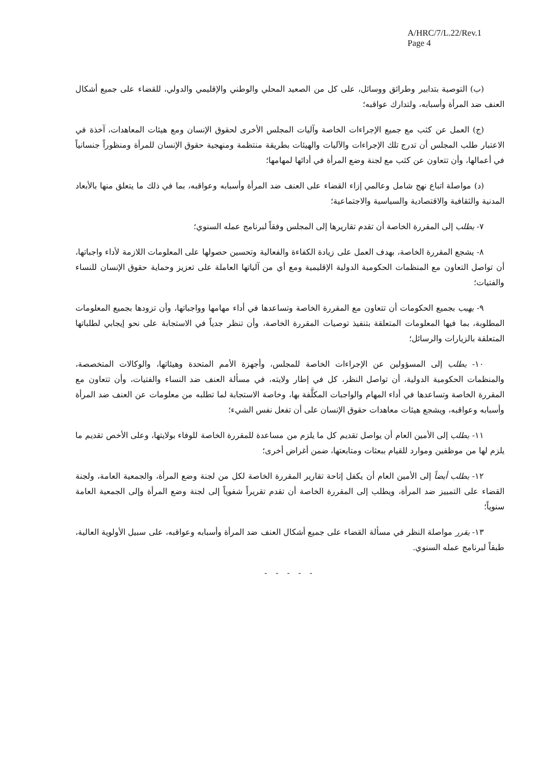A/HRC/7/L.22/Rev.1
Page 4
(ب) التوصية بتدابير وطرائق ووسائل، على كل من الصعيد المحلي والوطني والإقليمي والدولي، للقضاء على جميع أشكال العنف ضد المرأة وأسبابه، ولتدارك عواقبه؛
(ج) العمل عن كثب مع جميع الإجراءات الخاصة وآليات المجلس الأخرى لحقوق الإنسان ومع هيئات المعاهدات، آخذة في الاعتبار طلب المجلس أن تدرج تلك الإجراءات والآليات والهيئات بطريقة منتظمة ومنهجية حقوق الإنسان للمرأة ومنظوراً جنسانياً في أعمالها، وأن تتعاون عن كثب مع لجنة وضع المرأة في أدائها لمهامها؛
(د) مواصلة اتباع نهج شامل وعالمي إزاء القضاء على العنف ضد المرأة وأسبابه وعواقبه، بما في ذلك ما يتعلق منها بالأبعاد المدنية والثقافية والاقتصادية والسياسية والاجتماعية؛
٧- يطلب إلى المقررة الخاصة أن تقدم تقاريرها إلى المجلس وفقاً لبرنامج عمله السنوي؛
٨- يشجع المقررة الخاصة، بهدف العمل على زيادة الكفاءة والفعالية وتحسين حصولها على المعلومات اللازمة لأداء واجباتها، أن تواصل التعاون مع المنظمات الحكومية الدولية الإقليمية ومع أي من آلياتها العاملة على تعزيز وحماية حقوق الإنسان للنساء والفتيات؛
٩- يهيب بجميع الحكومات أن تتعاون مع المقررة الخاصة وتساعدها في أداء مهامها وواجباتها، وأن تزودها بجميع المعلومات المطلوبة، بما فيها المعلومات المتعلقة بتنفيذ توصيات المقررة الخاصة، وأن تنظر جدياً في الاستجابة على نحو إيجابي لطلباتها المتعلقة بالزيارات والرسائل؛
١٠- يطلب إلى المسؤولين عن الإجراءات الخاصة للمجلس، وأجهزة الأمم المتحدة وهيئاتها، والوكالات المتخصصة، والمنظمات الحكومية الدولية، أن تواصل النظر، كل في إطار ولايته، في مسألة العنف ضد النساء والفتيات، وأن تتعاون مع المقررة الخاصة وتساعدها في أداء المهام والواجبات المكلَّفة بها، وخاصة الاستجابة لما تطلبه من معلومات عن العنف ضد المرأة وأسبابه وعواقبه، ويشجع هيئات معاهدات حقوق الإنسان على أن تفعل نفس الشيء؛
١١- يطلب إلى الأمين العام أن يواصل تقديم كل ما يلزم من مساعدة للمقررة الخاصة للوفاء بولايتها، وعلى الأخص تقديم ما يلزم لها من موظفين وموارد للقيام ببعثات ومتابعتها، ضمن أغراض أخرى؛
١٢- يطلب أيضاً إلى الأمين العام أن يكفل إتاحة تقارير المقررة الخاصة لكل من لجنة وضع المرأة، والجمعية العامة، ولجنة القضاء على التمييز ضد المرأة، ويطلب إلى المقررة الخاصة أن تقدم تقريراً شفوياً إلى لجنة وضع المرأة وإلى الجمعية العامة سنوياً؛
١٣- يقرر مواصلة النظر في مسألة القضاء على جميع أشكال العنف ضد المرأة وأسبابه وعواقبه، على سبيل الأولوية العالية، طبقاً لبرنامج عمله السنوي.
- - - - -